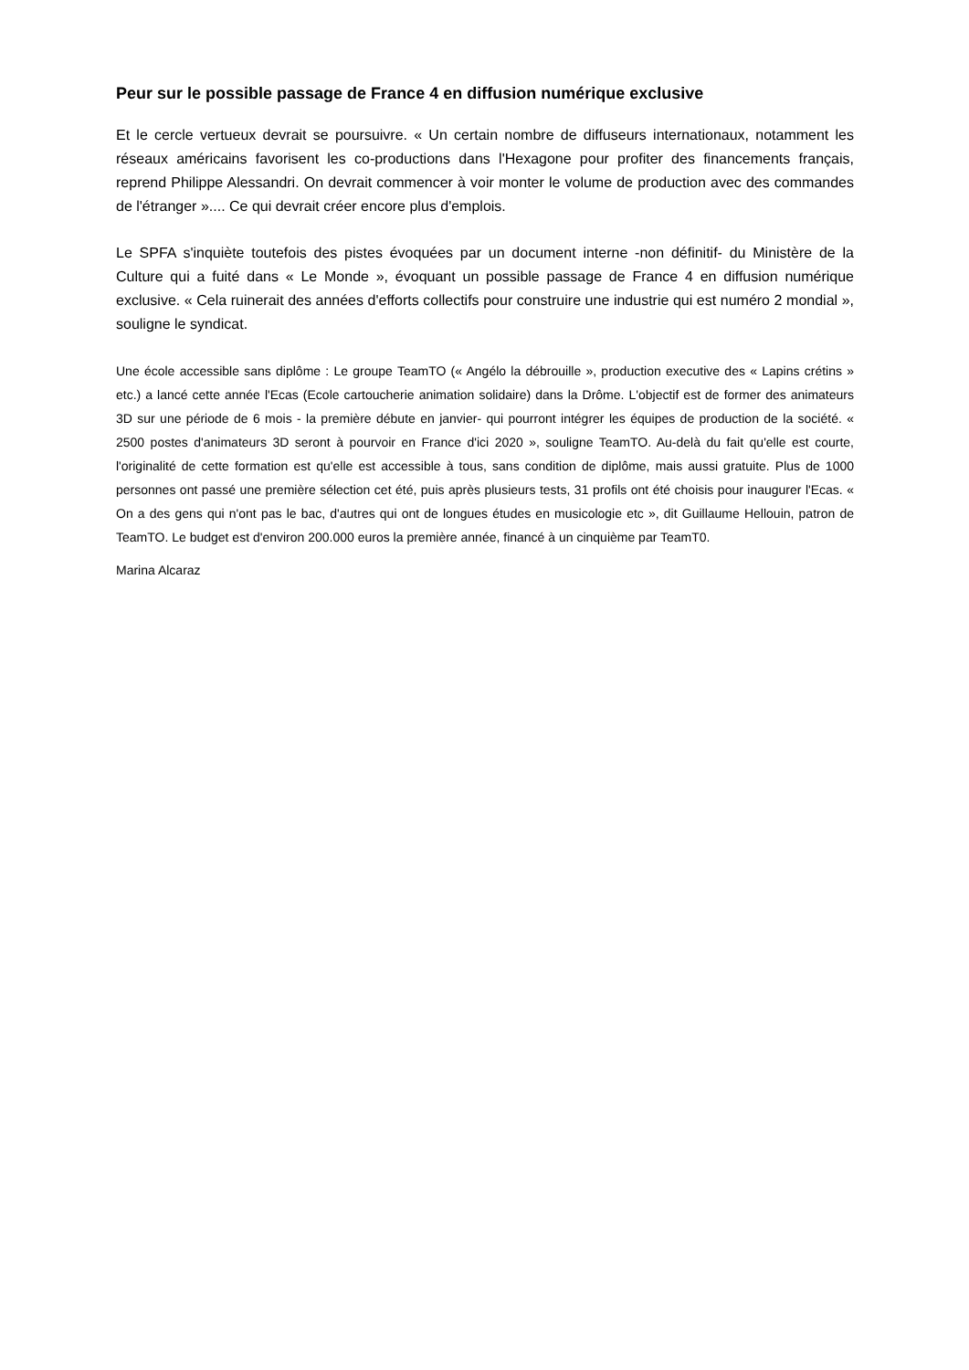Peur sur le possible passage de France 4 en diffusion numérique exclusive
Et le cercle vertueux devrait se poursuivre. « Un certain nombre de diffuseurs internationaux, notamment les réseaux américains favorisent les co-productions dans l'Hexagone pour profiter des financements français, reprend Philippe Alessandri. On devrait commencer à voir monter le volume de production avec des commandes de l'étranger ».... Ce qui devrait créer encore plus d'emplois.
Le SPFA s'inquiète toutefois des pistes évoquées par un document interne -non définitif- du Ministère de la Culture qui a fuité dans « Le Monde », évoquant un possible passage de France 4 en diffusion numérique exclusive. « Cela ruinerait des années d'efforts collectifs pour construire une industrie qui est numéro 2 mondial », souligne le syndicat.
Une école accessible sans diplôme : Le groupe TeamTO (« Angélo la débrouille », production executive des « Lapins crétins » etc.) a lancé cette année l'Ecas (Ecole cartoucherie animation solidaire) dans la Drôme. L'objectif est de former des animateurs 3D sur une période de 6 mois - la première débute en janvier- qui pourront intégrer les équipes de production de la société. « 2500 postes d'animateurs 3D seront à pourvoir en France d'ici 2020 », souligne TeamTO. Au-delà du fait qu'elle est courte, l'originalité de cette formation est qu'elle est accessible à tous, sans condition de diplôme, mais aussi gratuite. Plus de 1000 personnes ont passé une première sélection cet été, puis après plusieurs tests, 31 profils ont été choisis pour inaugurer l'Ecas. « On a des gens qui n'ont pas le bac, d'autres qui ont de longues études en musicologie etc », dit Guillaume Hellouin, patron de TeamTO. Le budget est d'environ 200.000 euros la première année, financé à un cinquième par TeamT0.
Marina Alcaraz